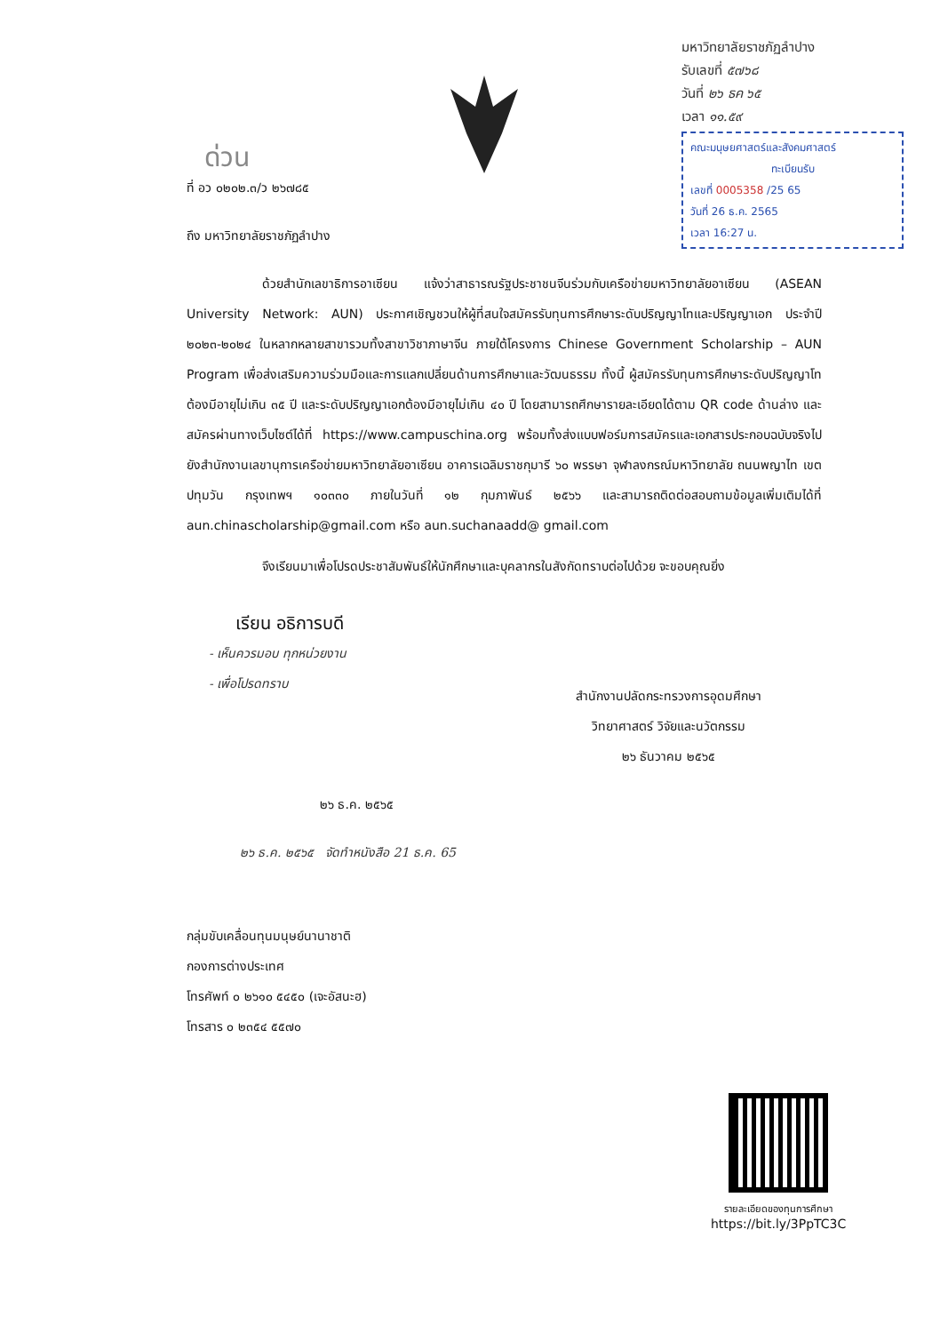มหาวิทยาลัยราชภัฏลำปาง
รับเลขที่ ๕๗๖๘
วันที่ ๒๖ ธค ๖๕
เวลา ๑๑.๕๙
คณะมนุษยศาสตร์และสังคมศาสตร์
ทะเบียนรับ
เลขที่ 0005358 /25 65
วันที่ 26 ธ.ค. 2565
เวลา 16:27 น.
ด่วน
ที่ อว ๐๒๐๒.๓/ว ๒๖๗๘๕
ถึง มหาวิทยาลัยราชภัฏลำปาง
ด้วยสำนักเลขาธิการอาเซียน แจ้งว่าสาธารณรัฐประชาชนจีนร่วมกับเครือข่ายมหาวิทยาลัยอาเซียน (ASEAN University Network: AUN) ประกาศเชิญชวนให้ผู้ที่สนใจสมัครรับทุนการศึกษาระดับปริญญาโทและปริญญาเอก ประจำปี ๒๐๒๓-๒๐๒๔ ในหลากหลายสาขารวมทั้งสาขาวิชาภาษาจีน ภายใต้โครงการ Chinese Government Scholarship – AUN Program เพื่อส่งเสริมความร่วมมือและการแลกเปลี่ยนด้านการศึกษาและวัฒนธรรม ทั้งนี้ ผู้สมัครรับทุนการศึกษาระดับปริญญาโทต้องมีอายุไม่เกิน ๓๕ ปี และระดับปริญญาเอกต้องมีอายุไม่เกิน ๔๐ ปี โดยสามารถศึกษารายละเอียดได้ตาม QR code ด้านล่าง และสมัครผ่านทางเว็บไซต์ได้ที่ https://www.campuschina.org พร้อมทั้งส่งแบบฟอร์มการสมัครและเอกสารประกอบฉบับจริงไปยังสำนักงานเลขานุการเครือข่ายมหาวิทยาลัยอาเซียน อาคารเฉลิมราชกุมารี ๖๐ พรรษา จุฬาลงกรณ์มหาวิทยาลัย ถนนพญาไท เขตปทุมวัน กรุงเทพฯ ๑๐๓๓๐ ภายในวันที่ ๑๒ กุมภาพันธ์ ๒๕๖๖ และสามารถติดต่อสอบถามข้อมูลเพิ่มเติมได้ที่ aun.chinascholarship@gmail.com หรือ aun.suchanaadd@ gmail.com
จึงเรียนมาเพื่อโปรดประชาสัมพันธ์ให้นักศึกษาและบุคลากรในสังกัดทราบต่อไปด้วย จะขอบคุณยิ่ง
เรียน อธิการบดี
- เห็นควรมอบ ทุกหน่วยงาน
- เพื่อโปรดทราบ
สำนักงานปลัดกระทรวงการอุดมศึกษา
วิทยาศาสตร์ วิจัยและนวัตกรรม
๒๖ ธันวาคม ๒๕๖๕
๒๖ ธ.ค. ๒๕๖๕
๒๖ ธ.ค. ๒๕๖๕ จัดทำหนังสือ 21 ธ.ค. 65
กลุ่มขับเคลื่อนทุนมนุษย์นานาชาติ
กองการต่างประเทศ
โทรศัพท์ ๐ ๒๖๑๐ ๕๔๕๐ (เจะอัสนะฮ)
โทรสาร ๐ ๒๓๕๔ ๕๕๗๐
รายละเอียดของทุนการศึกษา
https://bit.ly/3PpTC3C